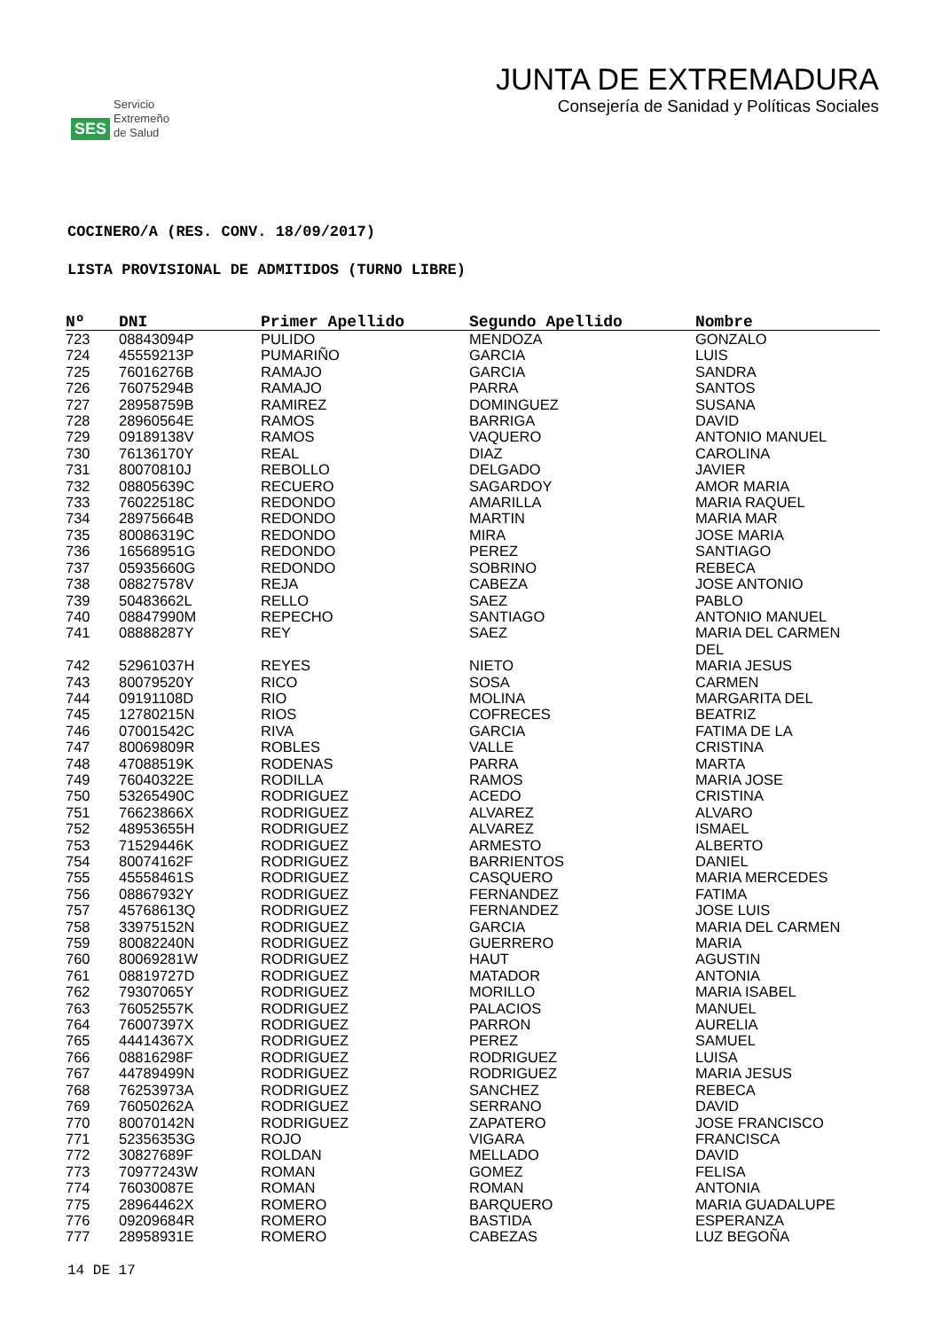SES Servicio
Extremeño
de Salud
JUNTA DE EXTREMADURA
Consejería de Sanidad y Políticas Sociales
COCINERO/A (RES. CONV. 18/09/2017)
LISTA PROVISIONAL DE ADMITIDOS (TURNO LIBRE)
| Nº | DNI | Primer Apellido | Segundo Apellido | Nombre |
| --- | --- | --- | --- | --- |
| 723 | 08843094P | PULIDO | MENDOZA | GONZALO |
| 724 | 45559213P | PUMARIÑO | GARCIA | LUIS |
| 725 | 76016276B | RAMAJO | GARCIA | SANDRA |
| 726 | 76075294B | RAMAJO | PARRA | SANTOS |
| 727 | 28958759B | RAMIREZ | DOMINGUEZ | SUSANA |
| 728 | 28960564E | RAMOS | BARRIGA | DAVID |
| 729 | 09189138V | RAMOS | VAQUERO | ANTONIO MANUEL |
| 730 | 76136170Y | REAL | DIAZ | CAROLINA |
| 731 | 80070810J | REBOLLO | DELGADO | JAVIER |
| 732 | 08805639C | RECUERO | SAGARDOY | AMOR MARIA |
| 733 | 76022518C | REDONDO | AMARILLA | MARIA RAQUEL |
| 734 | 28975664B | REDONDO | MARTIN | MARIA MAR |
| 735 | 80086319C | REDONDO | MIRA | JOSE MARIA |
| 736 | 16568951G | REDONDO | PEREZ | SANTIAGO |
| 737 | 05935660G | REDONDO | SOBRINO | REBECA |
| 738 | 08827578V | REJA | CABEZA | JOSE ANTONIO |
| 739 | 50483662L | RELLO | SAEZ | PABLO |
| 740 | 08847990M | REPECHO | SANTIAGO | ANTONIO MANUEL |
| 741 | 08888287Y | REY | SAEZ | MARIA DEL CARMEN DEL |
| 742 | 52961037H | REYES | NIETO | MARIA JESUS |
| 743 | 80079520Y | RICO | SOSA | CARMEN |
| 744 | 09191108D | RIO | MOLINA | MARGARITA DEL |
| 745 | 12780215N | RIOS | COFRECES | BEATRIZ |
| 746 | 07001542C | RIVA | GARCIA | FATIMA DE LA |
| 747 | 80069809R | ROBLES | VALLE | CRISTINA |
| 748 | 47088519K | RODENAS | PARRA | MARTA |
| 749 | 76040322E | RODILLA | RAMOS | MARIA JOSE |
| 750 | 53265490C | RODRIGUEZ | ACEDO | CRISTINA |
| 751 | 76623866X | RODRIGUEZ | ALVAREZ | ALVARO |
| 752 | 48953655H | RODRIGUEZ | ALVAREZ | ISMAEL |
| 753 | 71529446K | RODRIGUEZ | ARMESTO | ALBERTO |
| 754 | 80074162F | RODRIGUEZ | BARRIENTOS | DANIEL |
| 755 | 45558461S | RODRIGUEZ | CASQUERO | MARIA MERCEDES |
| 756 | 08867932Y | RODRIGUEZ | FERNANDEZ | FATIMA |
| 757 | 45768613Q | RODRIGUEZ | FERNANDEZ | JOSE LUIS |
| 758 | 33975152N | RODRIGUEZ | GARCIA | MARIA DEL CARMEN |
| 759 | 80082240N | RODRIGUEZ | GUERRERO | MARIA |
| 760 | 80069281W | RODRIGUEZ | HAUT | AGUSTIN |
| 761 | 08819727D | RODRIGUEZ | MATADOR | ANTONIA |
| 762 | 79307065Y | RODRIGUEZ | MORILLO | MARIA ISABEL |
| 763 | 76052557K | RODRIGUEZ | PALACIOS | MANUEL |
| 764 | 76007397X | RODRIGUEZ | PARRON | AURELIA |
| 765 | 44414367X | RODRIGUEZ | PEREZ | SAMUEL |
| 766 | 08816298F | RODRIGUEZ | RODRIGUEZ | LUISA |
| 767 | 44789499N | RODRIGUEZ | RODRIGUEZ | MARIA JESUS |
| 768 | 76253973A | RODRIGUEZ | SANCHEZ | REBECA |
| 769 | 76050262A | RODRIGUEZ | SERRANO | DAVID |
| 770 | 80070142N | RODRIGUEZ | ZAPATERO | JOSE FRANCISCO |
| 771 | 52356353G | ROJO | VIGARA | FRANCISCA |
| 772 | 30827689F | ROLDAN | MELLADO | DAVID |
| 773 | 70977243W | ROMAN | GOMEZ | FELISA |
| 774 | 76030087E | ROMAN | ROMAN | ANTONIA |
| 775 | 28964462X | ROMERO | BARQUERO | MARIA GUADALUPE |
| 776 | 09209684R | ROMERO | BASTIDA | ESPERANZA |
| 777 | 28958931E | ROMERO | CABEZAS | LUZ BEGOÑA |
14 DE 17